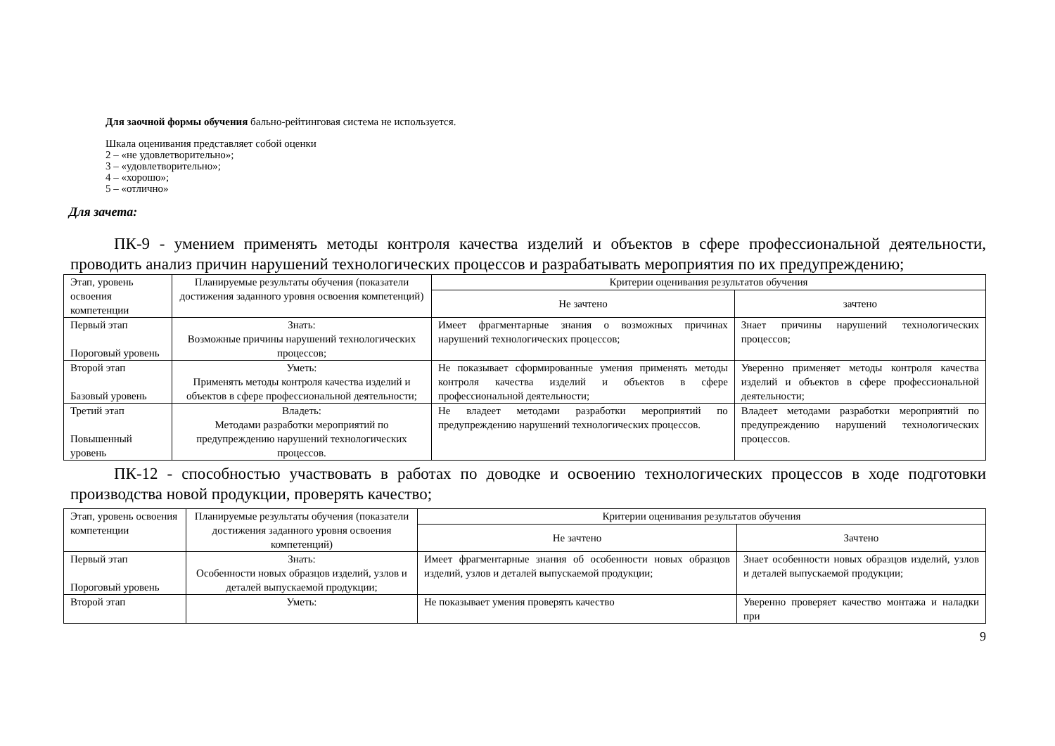Для заочной формы обучения бально-рейтинговая система не используется.
Шкала оценивания представляет собой оценки
2 – «не удовлетворительно»;
3 – «удовлетворительно»;
4 – «хорошо»;
5 – «отлично»
Для зачета:
ПК-9 - умением применять методы контроля качества изделий и объектов в сфере профессиональной деятельности, проводить анализ причин нарушений технологических процессов и разрабатывать мероприятия по их предупреждению;
| Этап, уровень освоения компетенции | Планируемые результаты обучения (показатели достижения заданного уровня освоения компетенций) | Критерии оценивания результатов обучения | |
| --- | --- | --- | --- |
| | | Не зачтено | зачтено |
| Первый этап Пороговый уровень | Знать: Возможные причины нарушений технологических процессов; | Имеет фрагментарные знания о возможных причинах нарушений технологических процессов; | Знает причины нарушений технологических процессов; |
| Второй этап Базовый уровень | Уметь: Применять методы контроля качества изделий и объектов в сфере профессиональной деятельности; | Не показывает сформированные умения применять методы контроля качества изделий и объектов в сфере профессиональной деятельности; | Уверенно применяет методы контроля качества изделий и объектов в сфере профессиональной деятельности; |
| Третий этап Повышенный уровень | Владеть: Методами разработки мероприятий по предупреждению нарушений технологических процессов. | Не владеет методами разработки мероприятий по предупреждению нарушений технологических процессов. | Владеет методами разработки мероприятий по предупреждению нарушений технологических процессов. |
ПК-12 - способностью участвовать в работах по доводке и освоению технологических процессов в ходе подготовки производства новой продукции, проверять качество;
| Этап, уровень освоения компетенции | Планируемые результаты обучения (показатели достижения заданного уровня освоения компетенций) | Критерии оценивания результатов обучения | |
| --- | --- | --- | --- |
| | | Не зачтено | Зачтено |
| Первый этап Пороговый уровень | Знать: Особенности новых образцов изделий, узлов и деталей выпускаемой продукции; | Имеет фрагментарные знания об особенности новых образцов изделий, узлов и деталей выпускаемой продукции; | Знает особенности новых образцов изделий, узлов и деталей выпускаемой продукции; |
| Второй этап | Уметь: | Не показывает умения проверять качество | Уверенно проверяет качество монтажа и наладки при |
9